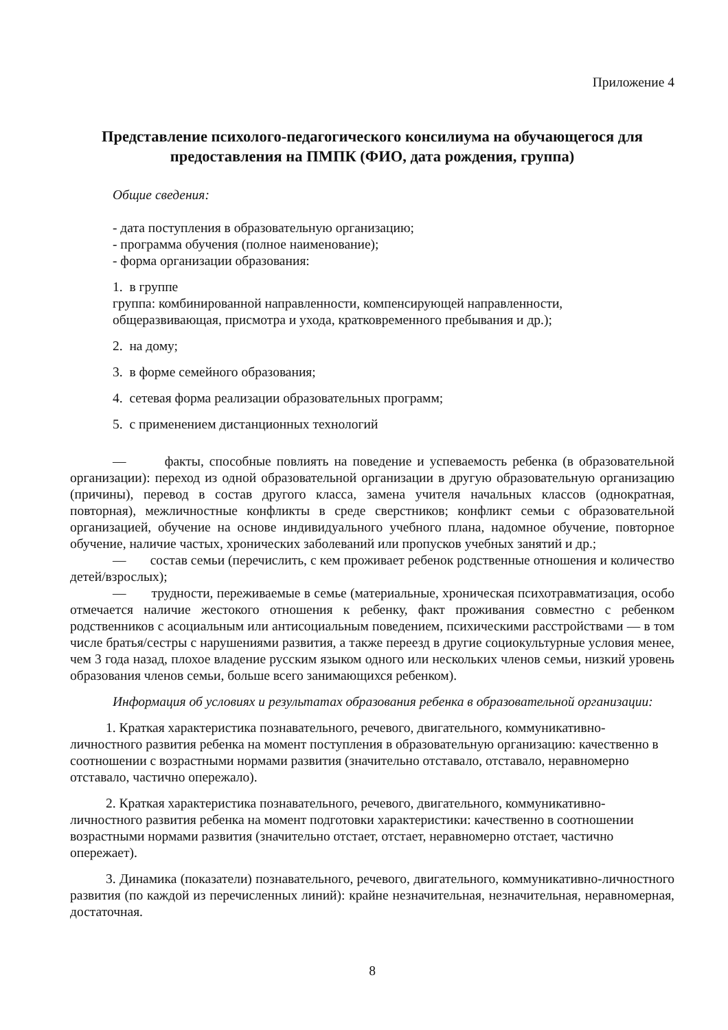Приложение 4
Представление психолого-педагогического консилиума на обучающегося для предоставления на ПМПК (ФИО, дата рождения, группа)
Общие сведения:
- дата поступления в образовательную организацию;
- программа обучения (полное наименование);
- форма организации образования:
1. в группе
группа: комбинированной направленности, компенсирующей направленности, общеразвивающая, присмотра и ухода, кратковременного пребывания и др.);
2. на дому;
3. в форме семейного образования;
4. сетевая форма реализации образовательных программ;
5. с применением дистанционных технологий
— факты, способные повлиять на поведение и успеваемость ребенка (в образовательной организации): переход из одной образовательной организации в другую образовательную организацию (причины), перевод в состав другого класса, замена учителя начальных классов (однократная, повторная), межличностные конфликты в среде сверстников; конфликт семьи с образовательной организацией, обучение на основе индивидуального учебного плана, надомное обучение, повторное обучение, наличие частых, хронических заболеваний или пропусков учебных занятий и др.;
— состав семьи (перечислить, с кем проживает ребенок родственные отношения и количество детей/взрослых);
— трудности, переживаемые в семье (материальные, хроническая психотравматизация, особо отмечается наличие жестокого отношения к ребенку, факт проживания совместно с ребенком родственников с асоциальным или антисоциальным поведением, психическими расстройствами — в том числе братья/сестры с нарушениями развития, а также переезд в другие социокультурные условия менее, чем 3 года назад, плохое владение русским языком одного или нескольких членов семьи, низкий уровень образования членов семьи, больше всего занимающихся ребенком).
Информация об условиях и результатах образования ребенка в образовательной организации:
1. Краткая характеристика познавательного, речевого, двигательного, коммуникативно-личностного развития ребенка на момент поступления в образовательную организацию: качественно в соотношении с возрастными нормами развития (значительно отставало, отставало, неравномерно отставало, частично опережало).
2. Краткая характеристика познавательного, речевого, двигательного, коммуникативно-личностного развития ребенка на момент подготовки характеристики: качественно в соотношении возрастными нормами развития (значительно отстает, отстает, неравномерно отстает, частично опережает).
3. Динамика (показатели) познавательного, речевого, двигательного, коммуникативно-личностного развития (по каждой из перечисленных линий): крайне незначительная, незначительная, неравномерная, достаточная.
8